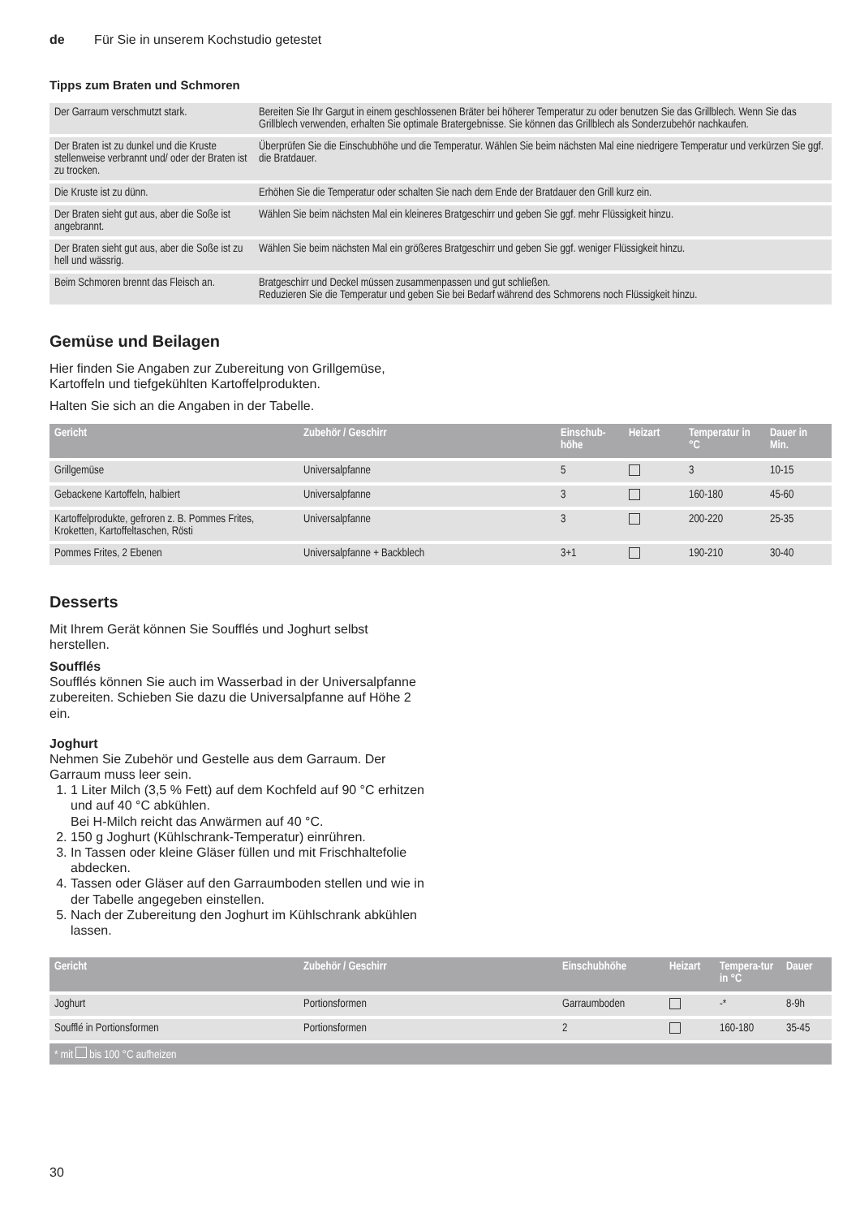de Für Sie in unserem Kochstudio getestet
Tipps zum Braten und Schmoren
| Der Garraum verschmutzt stark. | Bereiten Sie Ihr Gargut in einem geschlossenen Bräter bei höherer Temperatur zu oder benutzen Sie das Grillblech. Wenn Sie das Grillblech verwenden, erhalten Sie optimale Bratergebnisse. Sie können das Grillblech als Sonderzubehör nachkaufen. |
| Der Braten ist zu dunkel und die Kruste stellenweise verbrannt und/ oder der Braten ist zu trocken. | Überprüfen Sie die Einschubhöhe und die Temperatur. Wählen Sie beim nächsten Mal eine niedrigere Temperatur und verkürzen Sie ggf. die Bratdauer. |
| Die Kruste ist zu dünn. | Erhöhen Sie die Temperatur oder schalten Sie nach dem Ende der Bratdauer den Grill kurz ein. |
| Der Braten sieht gut aus, aber die Soße ist angebrannt. | Wählen Sie beim nächsten Mal ein kleineres Bratgeschirr und geben Sie ggf. mehr Flüssigkeit hinzu. |
| Der Braten sieht gut aus, aber die Soße ist zu hell und wässrig. | Wählen Sie beim nächsten Mal ein größeres Bratgeschirr und geben Sie ggf. weniger Flüssigkeit hinzu. |
| Beim Schmoren brennt das Fleisch an. | Bratgeschirr und Deckel müssen zusammenpassen und gut schließen. Reduzieren Sie die Temperatur und geben Sie bei Bedarf während des Schmorens noch Flüssigkeit hinzu. |
Gemüse und Beilagen
Hier finden Sie Angaben zur Zubereitung von Grillgemüse, Kartoffeln und tiefgekühlten Kartoffelprodukten.
Halten Sie sich an die Angaben in der Tabelle.
| Gericht | Zubehör / Geschirr | Einschub-höhe | Heizart | Temperatur in °C | Dauer in Min. |
| --- | --- | --- | --- | --- | --- |
| Grillgemüse | Universalpfanne | 5 | | 3 | 10-15 |
| Gebackene Kartoffeln, halbiert | Universalpfanne | 3 | | 160-180 | 45-60 |
| Kartoffelprodukte, gefroren z. B. Pommes Frites, Kroketten, Kartoffeltaschen, Rösti | Universalpfanne | 3 | | 200-220 | 25-35 |
| Pommes Frites, 2 Ebenen | Universalpfanne + Backblech | 3+1 | | 190-210 | 30-40 |
Desserts
Mit Ihrem Gerät können Sie Soufflés und Joghurt selbst herstellen.
Soufflés
Soufflés können Sie auch im Wasserbad in der Universalpfanne zubereiten. Schieben Sie dazu die Universalpfanne auf Höhe 2 ein.
Joghurt
Nehmen Sie Zubehör und Gestelle aus dem Garraum. Der Garraum muss leer sein.
1. 1 Liter Milch (3,5 % Fett) auf dem Kochfeld auf 90 °C erhitzen und auf 40 °C abkühlen.
Bei H-Milch reicht das Anwärmen auf 40 °C.
2. 150 g Joghurt (Kühlschrank-Temperatur) einrühren.
3. In Tassen oder kleine Gläser füllen und mit Frischhaltefolie abdecken.
4. Tassen oder Gläser auf den Garraumboden stellen und wie in der Tabelle angegeben einstellen.
5. Nach der Zubereitung den Joghurt im Kühlschrank abkühlen lassen.
| Gericht | Zubehör / Geschirr | Einschubhöhe | Heizart | Tempera-tur in °C | Dauer |
| --- | --- | --- | --- | --- | --- |
| Joghurt | Portionsformen | Garraumboden | | -* | 8-9h |
| Soufflé in Portionsformen | Portionsformen | 2 | | 160-180 | 35-45 |
| * mit bis 100 °C aufheizen | | | | | |
30